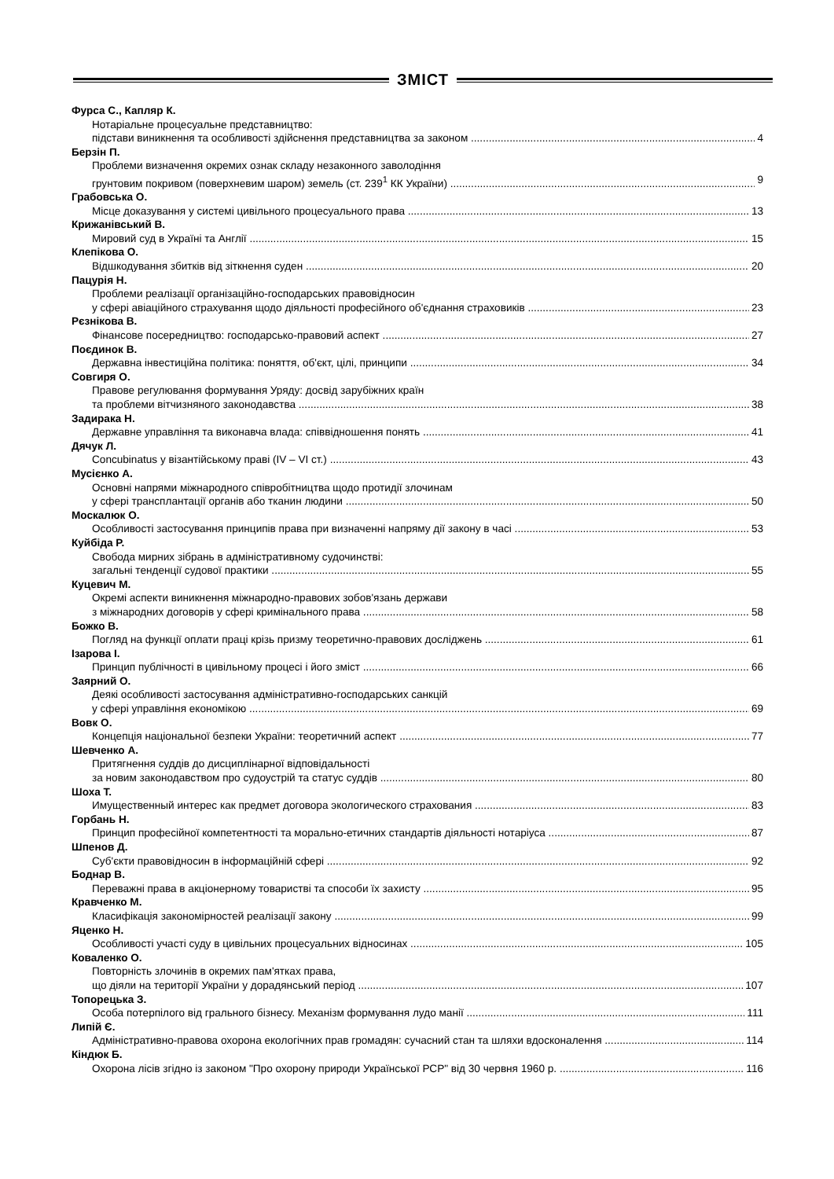ЗМІСТ
Фурса С., Капляр К.
Нотаріальне процесуальне представництво:
підстави виникнення та особливості здійснення представництва за законом 4
Берзін П.
Проблеми визначення окремих ознак складу незаконного заволодіння
грунтовим покривом (поверхневим шаром) земель (ст. 239<sup>1</sup> КК України) 9
Грабовська О.
Місце доказування у системі цивільного процесуального права 13
Крижанівський В.
Мировий суд в Україні та Англії 15
Клепікова О.
Відшкодування збитків від зіткнення суден 20
Пацурія Н.
Проблеми реалізації організаційно-господарських правовідносин
у сфері авіаційного страхування щодо діяльності професійного об'єднання страховиків 23
Рєзнікова В.
Фінансове посередництво: господарсько-правовий аспект 27
Поєдинок В.
Державна інвестиційна політика: поняття, об'єкт, цілі, принципи 34
Совгиря О.
Правове регулювання формування Уряду: досвід зарубіжних країн
та проблеми вітчизняного законодавства 38
Задирака Н.
Державне управління та виконавча влада: співвідношення понять 41
Дячук Л.
Concubinatus у візантійському праві (IV – VI ст.) 43
Мусієнко А.
Основні напрями міжнародного співробітництва щодо протидії злочинам
у сфері трансплантації органів або тканин людини 50
Москалюк О.
Особливості застосування принципів права при визначенні напряму дії закону в часі 53
Куйбіда Р.
Свобода мирних зібрань в адміністративному судочинстві:
загальні тенденції судової практики 55
Куцевич М.
Окремі аспекти виникнення міжнародно-правових зобов'язань держави
з міжнародних договорів у сфері кримінального права 58
Божко В.
Погляд на функції оплати праці крізь призму теоретично-правових досліджень 61
Ізарова І.
Принцип публічності в цивільному процесі і його зміст 66
Заярний О.
Деякі особливості застосування адміністративно-господарських санкцій
у сфері управління економікою 69
Вовк О.
Концепція національної безпеки України: теоретичний аспект 77
Шевченко А.
Притягнення суддів до дисциплінарної відповідальності
за новим законодавством про судоустрій та статус суддів 80
Шоха Т.
Имущественный интерес как предмет договора экологического страхования 83
Горбань Н.
Принцип професійної компетентності та морально-етичних стандартів діяльності нотаріуса 87
Шпенов Д.
Суб'єкти правовідносин в інформаційній сфері 92
Боднар В.
Переважні права в акціонерному товаристві та способи їх захисту 95
Кравченко М.
Класифікація закономірностей реалізації закону 99
Яценко Н.
Особливості участі суду в цивільних процесуальних відносинах 105
Коваленко О.
Повторність злочинів в окремих пам'ятках права,
що діяли на території України у дорадянський період 107
Топорецька З.
Особа потерпілого від грального бізнесу. Механізм формування лудо манії 111
Липій Є.
Адміністративно-правова охорона екологічних прав громадян: сучасний стан та шляхи вдосконалення 114
Кіндюк Б.
Охорона лісів згідно із законом "Про охорону природи Української РСР" від 30 червня 1960 р. 116